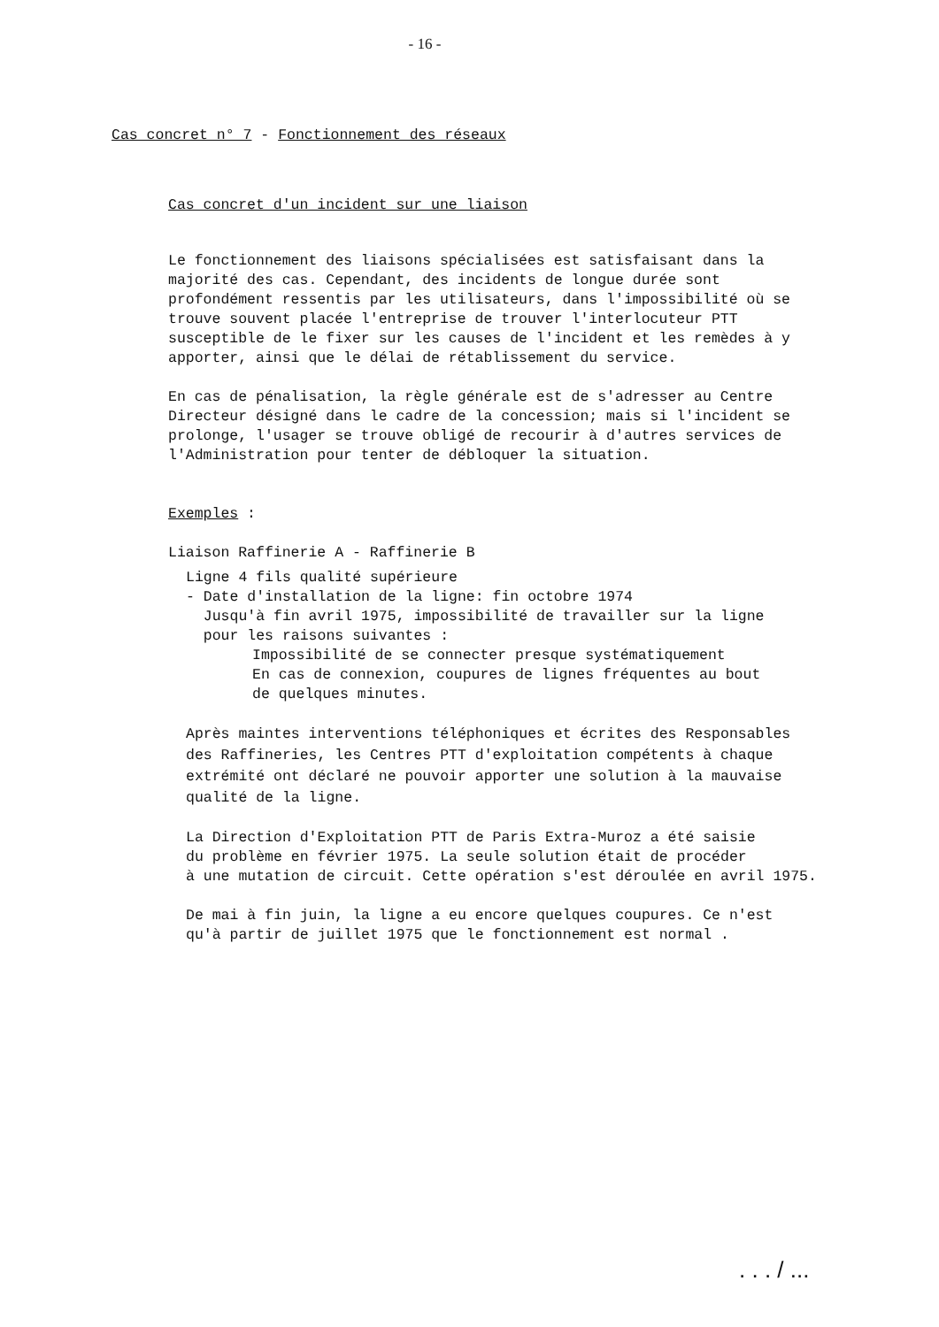- 16 -
Cas concret n° 7 - Fonctionnement des réseaux
Cas concret d'un incident sur une liaison
Le fonctionnement des liaisons spécialisées est satisfaisant dans la
majorité des cas. Cependant, des incidents de longue durée sont
profondément ressentis par les utilisateurs, dans l'impossibilité où se
trouve souvent placée l'entreprise de trouver l'interlocuteur PTT
susceptible de le fixer sur les causes de l'incident et les remèdes à y
apporter, ainsi que le délai de rétablissement du service.
En cas de pénalisation, la règle générale est de s'adresser au Centre
Directeur désigné dans le cadre de la concession; mais si l'incident se
prolonge, l'usager se trouve obligé de recourir à d'autres services de
l'Administration pour tenter de débloquer la situation.
Exemples :
Liaison Raffinerie A - Raffinerie B
Ligne 4 fils qualité supérieure
- Date d'installation de la ligne: fin octobre 1974
Jusqu'à fin avril 1975, impossibilité de travailler sur la ligne
pour les raisons suivantes :
Impossibilité de se connecter presque systématiquement
En cas de connexion, coupures de lignes fréquentes au bout
de quelques minutes.
Après maintes interventions téléphoniques et écrites des Responsables
des Raffineries, les Centres PTT d'exploitation compétents à chaque
extrémité ont déclaré ne pouvoir apporter une solution à la mauvaise
qualité de la ligne.
La Direction d'Exploitation PTT de Paris Extra-Muroz a été saisie
du problème en février 1975. La seule solution était de procéder
à une mutation de circuit. Cette opération s'est déroulée en avril 1975.
De mai à fin juin, la ligne a eu encore quelques coupures. Ce n'est
qu'à partir de juillet 1975 que le fonctionnement est normal .
. . . / ...